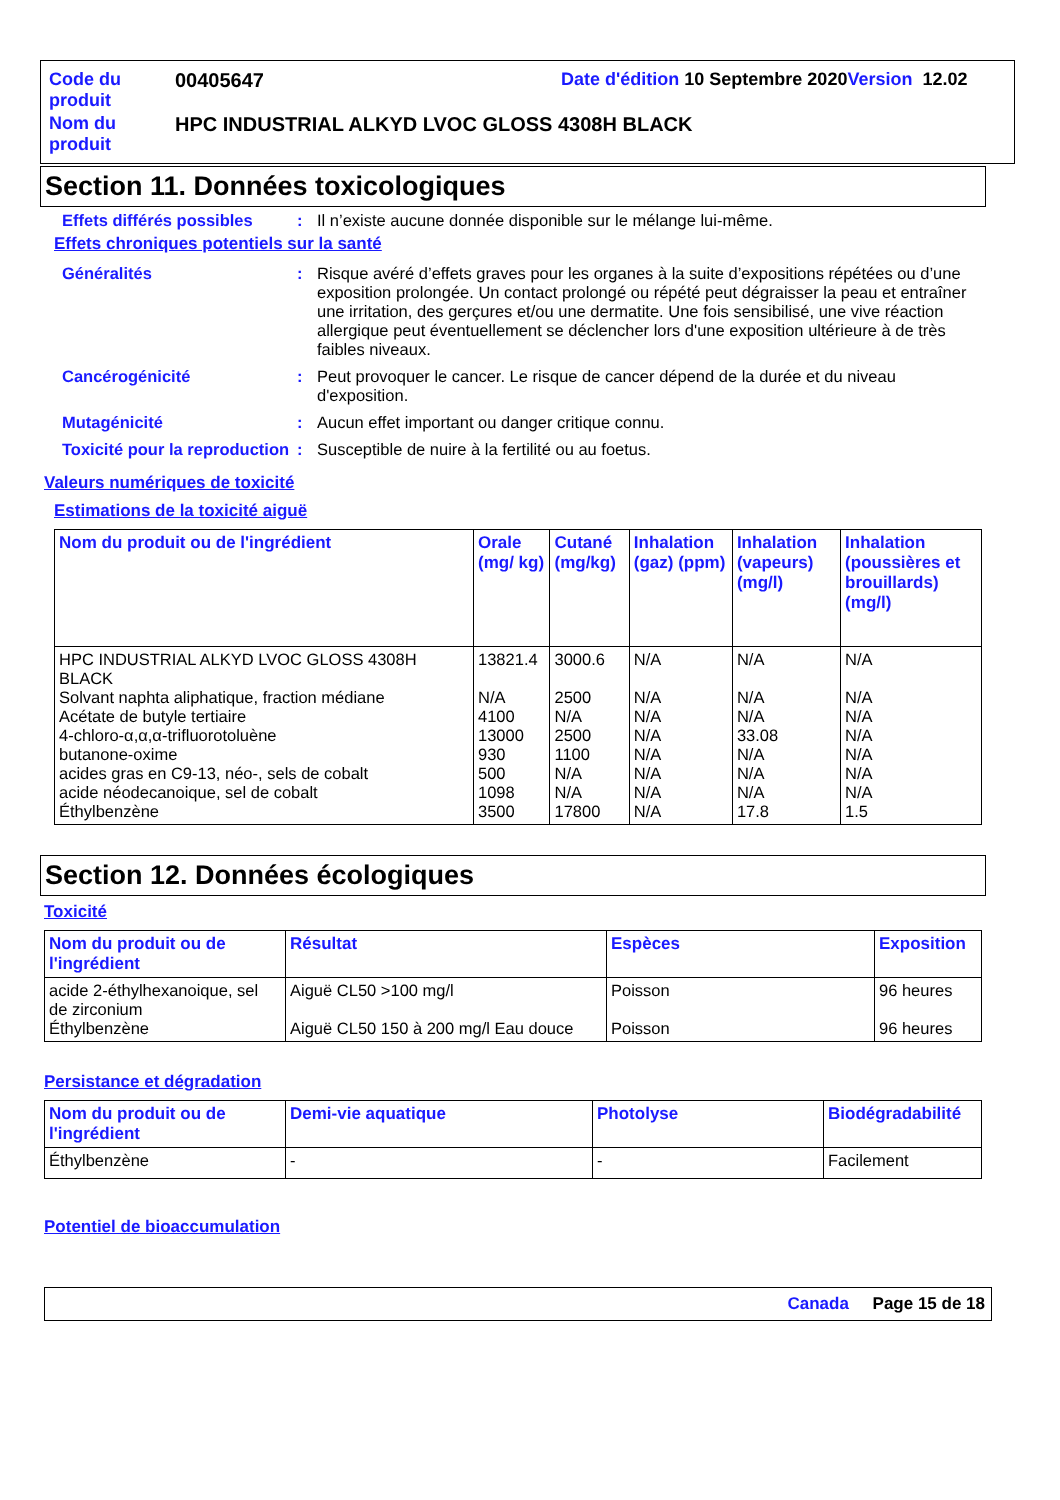| Code du produit | 00405647 | Date d'édition 10 Septembre 2020 Version 12.02 |
| Nom du produit | HPC INDUSTRIAL ALKYD LVOC GLOSS 4308H BLACK | |
Section 11. Données toxicologiques
| Effets différés possibles | : | Il n’existe aucune donnée disponible sur le mélange lui-même. |
Effets chroniques potentiels sur la santé
| Généralités | : | Risque avéré d’effets graves pour les organes à la suite d’expositions répétées ou d’une exposition prolongée. Un contact prolongé ou répété peut dégraisser la peau et entraîner une irritation, des gerçures et/ou une dermatite. Une fois sensibilisé, une vive réaction allergique peut éventuellement se déclencher lors d'une exposition ultérieure à de très faibles niveaux. |
| Cancérogénicité | : | Peut provoquer le cancer. Le risque de cancer dépend de la durée et du niveau d'exposition. |
| Mutagénicité | : | Aucun effet important ou danger critique connu. |
| Toxicité pour la reproduction | : | Susceptible de nuire à la fertilité ou au foetus. |
Valeurs numériques de toxicité
Estimations de la toxicité aiguë
| Nom du produit ou de l'ingrédient | Orale (mg/ kg) | Cutané (mg/kg) | Inhalation (gaz) (ppm) | Inhalation (vapeurs) (mg/l) | Inhalation (poussières et brouillards) (mg/l) |
| --- | --- | --- | --- | --- | --- |
| HPC INDUSTRIAL ALKYD LVOC GLOSS 4308H BLACK Solvant naphta aliphatique, fraction médiane Acétate de butyle tertiaire 4-chloro-α,α,α-trifluorotoluène butanone-oxime acides gras en C9-13, néo-, sels de cobalt acide néodecanoique, sel de cobalt Éthylbenzène | 13821.4 N/A 4100 13000 930 500 1098 3500 | 3000.6 2500 N/A 2500 1100 N/A N/A 17800 | N/A N/A N/A N/A N/A N/A N/A N/A | N/A N/A N/A 33.08 N/A N/A N/A 17.8 | N/A N/A N/A N/A N/A N/A N/A 1.5 |
Section 12. Données écologiques
Toxicité
| Nom du produit ou de l'ingrédient | Résultat | Espèces | Exposition |
| --- | --- | --- | --- |
| acide 2-éthylhexanoique, sel de zirconium Éthylbenzène | Aiguë CL50 >100 mg/l Aiguë CL50 150 à 200 mg/l Eau douce | Poisson Poisson | 96 heures 96 heures |
Persistance et dégradation
| Nom du produit ou de l'ingrédient | Demi-vie aquatique | Photolyse | Biodégradabilité |
| --- | --- | --- | --- |
| Éthylbenzène | - | - | Facilement |
Potentiel de bioaccumulation
Canada Page 15 de 18